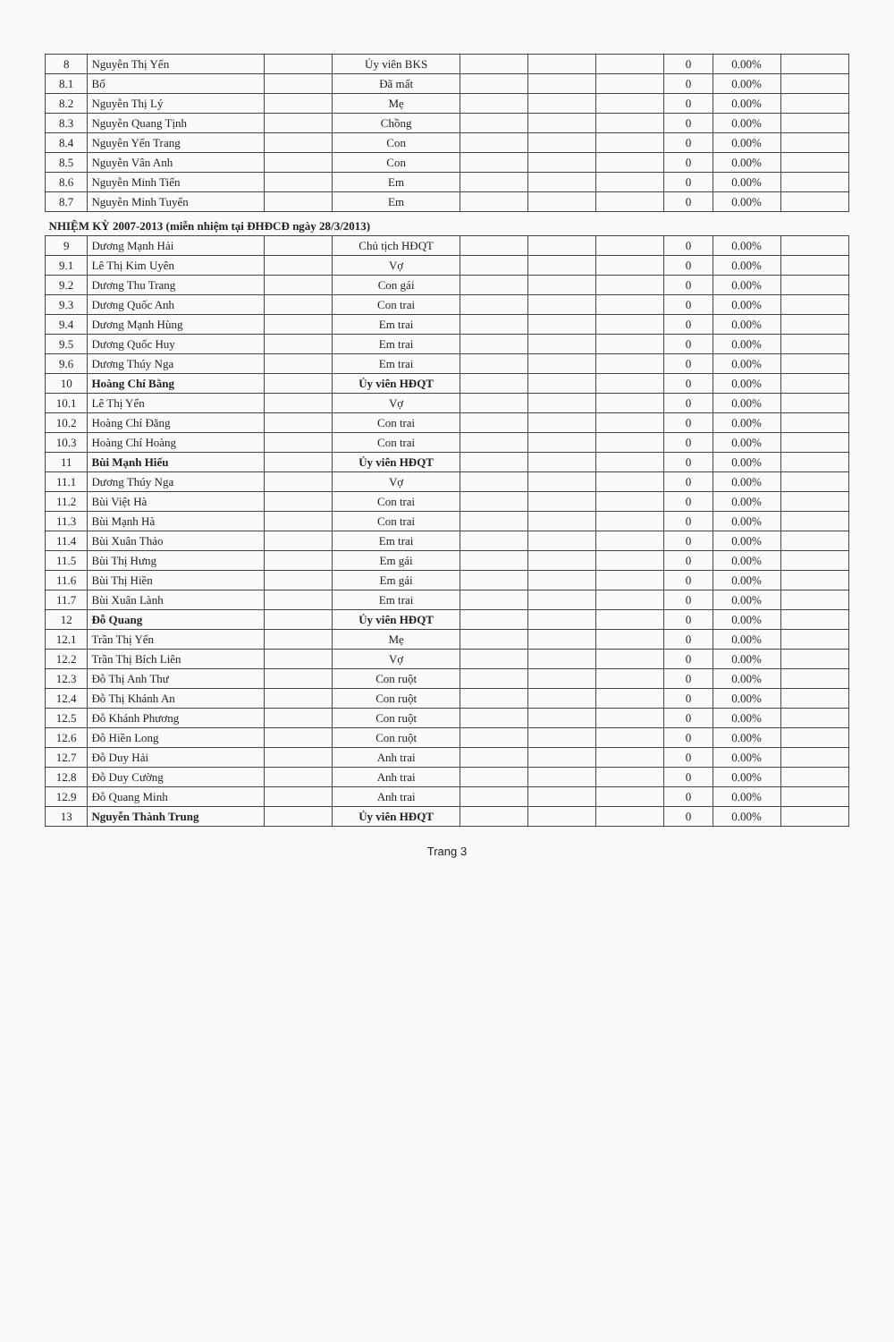| 8 | Nguyễn Thị Yến | | Ủy viên BKS | | | | 0 | 0.00% | |
| 8.1 | Bố | | Đã mất | | | | 0 | 0.00% | |
| 8.2 | Nguyễn Thị Lý | | Mẹ | | | | 0 | 0.00% | |
| 8.3 | Nguyễn Quang Tịnh | | Chồng | | | | 0 | 0.00% | |
| 8.4 | Nguyễn Yến Trang | | Con | | | | 0 | 0.00% | |
| 8.5 | Nguyễn Vân Anh | | Con | | | | 0 | 0.00% | |
| 8.6 | Nguyễn Minh Tiến | | Em | | | | 0 | 0.00% | |
| 8.7 | Nguyễn Minh Tuyến | | Em | | | | 0 | 0.00% | |
| NHIỆM KỲ 2007-2013 (miễn nhiệm tại ĐHĐCĐ ngày 28/3/2013) | | | | | | | | | |
| 9 | Dương Mạnh Hải | | Chủ tịch HĐQT | | | | 0 | 0.00% | |
| 9.1 | Lê Thị Kim Uyên | | Vợ | | | | 0 | 0.00% | |
| 9.2 | Dương Thu Trang | | Con gái | | | | 0 | 0.00% | |
| 9.3 | Dương Quốc Anh | | Con trai | | | | 0 | 0.00% | |
| 9.4 | Dương Mạnh Hùng | | Em trai | | | | 0 | 0.00% | |
| 9.5 | Dương Quốc Huy | | Em trai | | | | 0 | 0.00% | |
| 9.6 | Dương Thúy Nga | | Em trai | | | | 0 | 0.00% | |
| 10 | Hoàng Chí Bằng | | Ủy viên HĐQT | | | | 0 | 0.00% | |
| 10.1 | Lê Thị Yến | | Vợ | | | | 0 | 0.00% | |
| 10.2 | Hoàng Chí Đăng | | Con trai | | | | 0 | 0.00% | |
| 10.3 | Hoàng Chí Hoàng | | Con trai | | | | 0 | 0.00% | |
| 11 | Bùi Mạnh Hiếu | | Ủy viên HĐQT | | | | 0 | 0.00% | |
| 11.1 | Dương Thúy Nga | | Vợ | | | | 0 | 0.00% | |
| 11.2 | Bùi Việt Hà | | Con trai | | | | 0 | 0.00% | |
| 11.3 | Bùi Mạnh Hà | | Con trai | | | | 0 | 0.00% | |
| 11.4 | Bùi Xuân Thảo | | Em trai | | | | 0 | 0.00% | |
| 11.5 | Bùi Thị Hưng | | Em gái | | | | 0 | 0.00% | |
| 11.6 | Bùi Thị Hiền | | Em gái | | | | 0 | 0.00% | |
| 11.7 | Bùi Xuân Lành | | Em trai | | | | 0 | 0.00% | |
| 12 | Đỗ Quang | | Ủy viên HĐQT | | | | 0 | 0.00% | |
| 12.1 | Trần Thị Yến | | Mẹ | | | | 0 | 0.00% | |
| 12.2 | Trần Thị Bích Liên | | Vợ | | | | 0 | 0.00% | |
| 12.3 | Đỗ Thị Anh Thư | | Con ruột | | | | 0 | 0.00% | |
| 12.4 | Đỗ Thị Khánh An | | Con ruột | | | | 0 | 0.00% | |
| 12.5 | Đỗ Khánh Phương | | Con ruột | | | | 0 | 0.00% | |
| 12.6 | Đỗ Hiền Long | | Con ruột | | | | 0 | 0.00% | |
| 12.7 | Đỗ Duy Hải | | Anh trai | | | | 0 | 0.00% | |
| 12.8 | Đỗ Duy Cường | | Anh trai | | | | 0 | 0.00% | |
| 12.9 | Đỗ Quang Minh | | Anh trai | | | | 0 | 0.00% | |
| 13 | Nguyễn Thành Trung | | Ủy viên HĐQT | | | | 0 | 0.00% | |
Trang 3